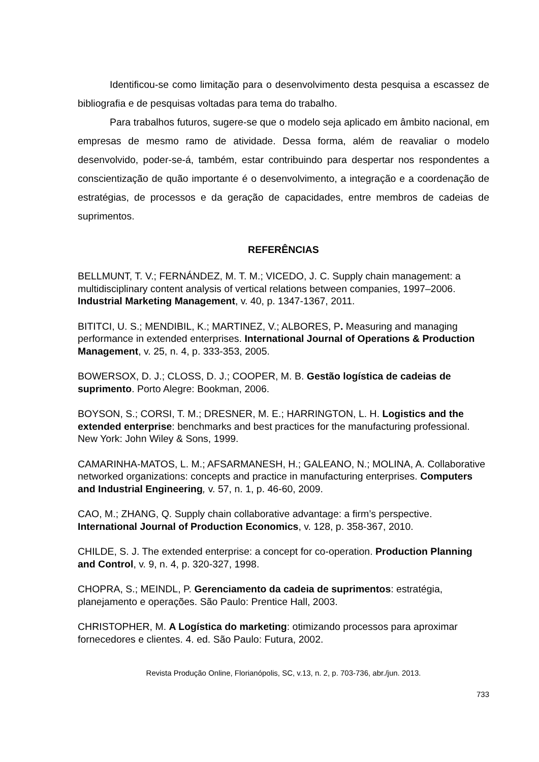Identificou-se como limitação para o desenvolvimento desta pesquisa a escassez de bibliografia e de pesquisas voltadas para tema do trabalho.
Para trabalhos futuros, sugere-se que o modelo seja aplicado em âmbito nacional, em empresas de mesmo ramo de atividade. Dessa forma, além de reavaliar o modelo desenvolvido, poder-se-á, também, estar contribuindo para despertar nos respondentes a conscientização de quão importante é o desenvolvimento, a integração e a coordenação de estratégias, de processos e da geração de capacidades, entre membros de cadeias de suprimentos.
REFERÊNCIAS
BELLMUNT, T. V.; FERNÁNDEZ, M. T. M.; VICEDO, J. C. Supply chain management: a multidisciplinary content analysis of vertical relations between companies, 1997–2006. Industrial Marketing Management, v. 40, p. 1347-1367, 2011.
BITITCI, U. S.; MENDIBIL, K.; MARTINEZ, V.; ALBORES, P. Measuring and managing performance in extended enterprises. International Journal of Operations & Production Management, v. 25, n. 4, p. 333-353, 2005.
BOWERSOX, D. J.; CLOSS, D. J.; COOPER, M. B. Gestão logística de cadeias de suprimento. Porto Alegre: Bookman, 2006.
BOYSON, S.; CORSI, T. M.; DRESNER, M. E.; HARRINGTON, L. H. Logistics and the extended enterprise: benchmarks and best practices for the manufacturing professional. New York: John Wiley & Sons, 1999.
CAMARINHA-MATOS, L. M.; AFSARMANESH, H.; GALEANO, N.; MOLINA, A. Collaborative networked organizations: concepts and practice in manufacturing enterprises. Computers and Industrial Engineering, v. 57, n. 1, p. 46-60, 2009.
CAO, M.; ZHANG, Q. Supply chain collaborative advantage: a firm’s perspective. International Journal of Production Economics, v. 128, p. 358-367, 2010.
CHILDE, S. J. The extended enterprise: a concept for co-operation. Production Planning and Control, v. 9, n. 4, p. 320-327, 1998.
CHOPRA, S.; MEINDL, P. Gerenciamento da cadeia de suprimentos: estratégia, planejamento e operações. São Paulo: Prentice Hall, 2003.
CHRISTOPHER, M. A Logística do marketing: otimizando processos para aproximar fornecedores e clientes. 4. ed. São Paulo: Futura, 2002.
Revista Produção Online, Florianópolis, SC, v.13, n. 2, p. 703-736, abr./jun. 2013.
733